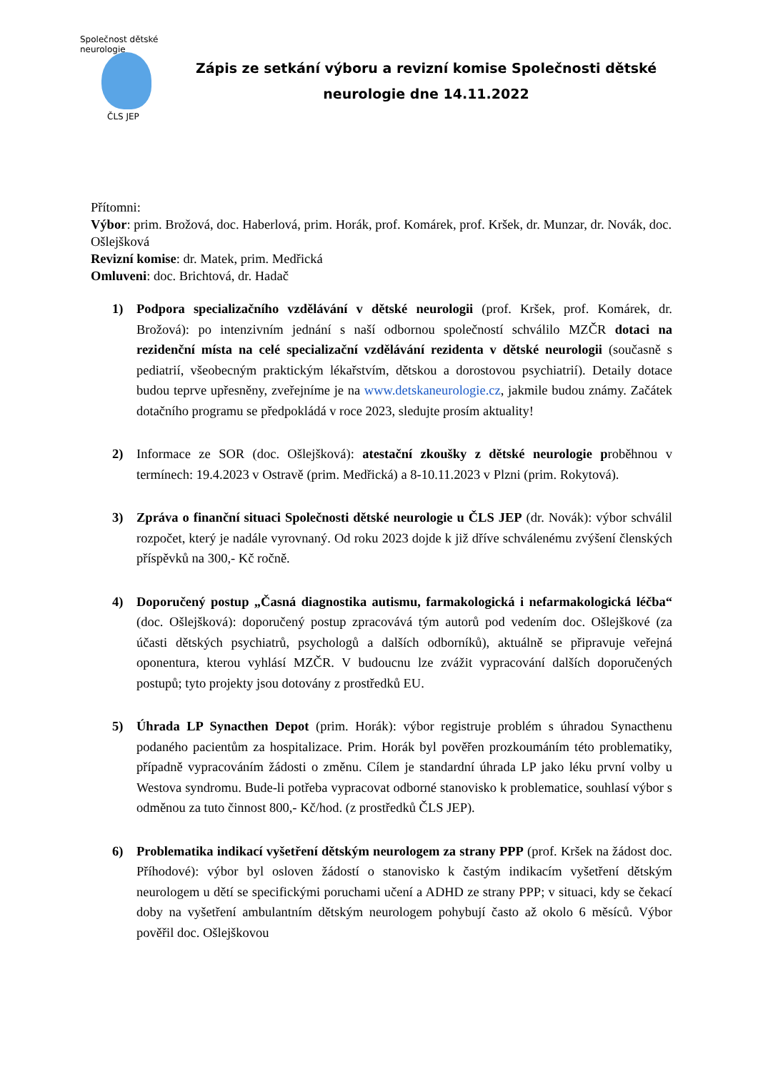Společnost dětské neurologie
ČLS JEP
Zápis ze setkání výboru a revizní komise Společnosti dětské neurologie dne 14.11.2022
Přítomni:
Výbor: prim. Brožová, doc. Haberlová, prim. Horák, prof. Komárek, prof. Kršek, dr. Munzar, dr. Novák, doc. Ošlejšková
Revizní komise: dr. Matek, prim. Medřická
Omluveni: doc. Brichtová, dr. Hadač
1) Podpora specializačního vzdělávání v dětské neurologii (prof. Kršek, prof. Komárek, dr. Brožová): po intenzivním jednání s naší odbornou společností schválilo MZČR dotaci na rezidenční místa na celé specializační vzdělávání rezidenta v dětské neurologii (současně s pediatrií, všeobecným praktickým lékařstvím, dětskou a dorostovou psychiatrií). Detaily dotace budou teprve upřesněny, zveřejníme je na www.detskaneurologie.cz, jakmile budou známy. Začátek dotačního programu se předpokládá v roce 2023, sledujte prosím aktuality!
2) Informace ze SOR (doc. Ošlejšková): atestační zkoušky z dětské neurologie proběhnou v termínech: 19.4.2023 v Ostravě (prim. Medřická) a 8-10.11.2023 v Plzni (prim. Rokytová).
3) Zpráva o finanční situaci Společnosti dětské neurologie u ČLS JEP (dr. Novák): výbor schválil rozpočet, který je nadále vyrovnaný. Od roku 2023 dojde k již dříve schválenému zvýšení členských příspěvků na 300,- Kč ročně.
4) Doporučený postup „Časná diagnostika autismu, farmakologická i nefarmakologická léčba“ (doc. Ošlejšková): doporučený postup zpracovává tým autorů pod vedením doc. Ošlejškové (za účasti dětských psychiatrů, psychologů a dalších odborníků), aktuálně se připravuje veřejná oponentura, kterou vyhlásí MZČR. V budoucnu lze zvážit vypracování dalších doporučených postupů; tyto projekty jsou dotovány z prostředků EU.
5) Úhrada LP Synacthen Depot (prim. Horák): výbor registruje problém s úhradou Synacthenu podaného pacientům za hospitalizace. Prim. Horák byl pověřen prozkoumáním této problematiky, případně vypracováním žádosti o změnu. Cílem je standardní úhrada LP jako léku první volby u Westova syndromu. Bude-li potřeba vypracovat odborné stanovisko k problematice, souhlasí výbor s odměnou za tuto činnost 800,- Kč/hod. (z prostředků ČLS JEP).
6) Problematika indikací vyšetření dětským neurologem za strany PPP (prof. Kršek na žádost doc. Příhodové): výbor byl osloven žádostí o stanovisko k častým indikacím vyšetření dětským neurologem u dětí se specifickými poruchami učení a ADHD ze strany PPP; v situaci, kdy se čekací doby na vyšetření ambulantním dětským neurologem pohybují často až okolo 6 měsíců. Výbor pověřil doc. Ošlejškovou